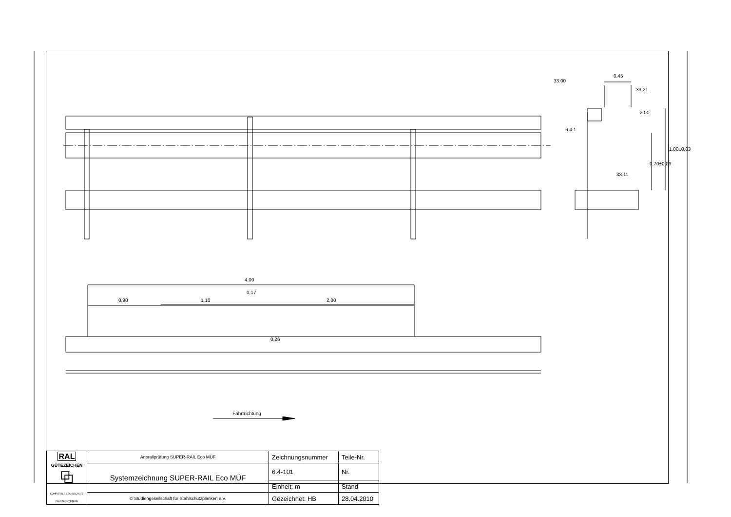33.00
0,45
33.21
2.00
6.4.1
33.11
0,70±0,03
1,00±0,03
4,00
0,17
0,90 1,10 2,00
0,26
Fahrtrichtung
| RAL GÜTEZEICHEN ⧉ KOMPATIBLE STAHLSCHUTZ PLANKENSYSTEME | Anprallprüfung SUPER-RAIL Eco MÜF | Zeichnungsnummer | Teile-Nr. |
| | Systemzeichnung SUPER-RAIL Eco MÜF | 6.4-101 | Nr. |
| | | Einheit: m | Stand |
| | © Studiengesellschaft für Stahlschutzplanken e.V. | Gezeichnet: HB | 28.04.2010 |